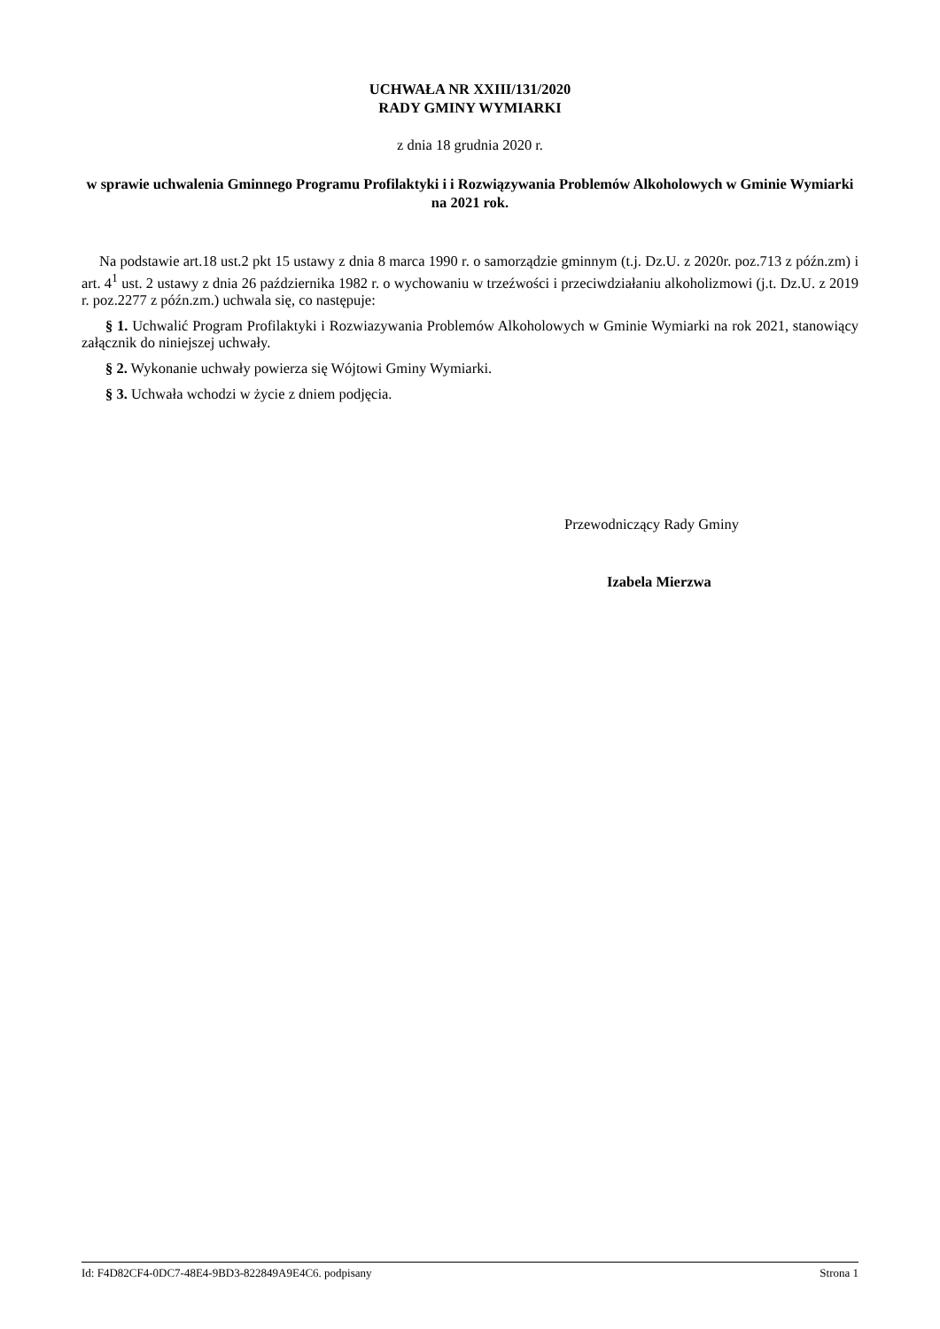UCHWAŁA NR XXIII/131/2020
RADY GMINY WYMIARKI
z dnia 18 grudnia 2020 r.
w sprawie uchwalenia Gminnego Programu Profilaktyki i i Rozwiązywania Problemów Alkoholowych w Gminie Wymiarki na 2021 rok.
Na podstawie art.18 ust.2 pkt 15 ustawy z dnia 8 marca 1990 r. o samorządzie gminnym (t.j. Dz.U. z 2020r. poz.713 z późn.zm) i art. 4<sup>1</sup> ust. 2 ustawy z dnia 26 października 1982 r. o wychowaniu w trzeźwości i przeciwdziałaniu alkoholizmowi (j.t. Dz.U. z 2019 r. poz.2277 z późn.zm.) uchwala się, co następuje:
§ 1. Uchwalić Program Profilaktyki i Rozwiazywania Problemów Alkoholowych w Gminie Wymiarki na rok 2021, stanowiący załącznik do niniejszej uchwały.
§ 2. Wykonanie uchwały powierza się Wójtowi Gminy Wymiarki.
§ 3. Uchwała wchodzi w życie z dniem podjęcia.
Przewodniczący Rady Gminy
Izabela Mierzwa
Id: F4D82CF4-0DC7-48E4-9BD3-822849A9E4C6. podpisany Strona 1